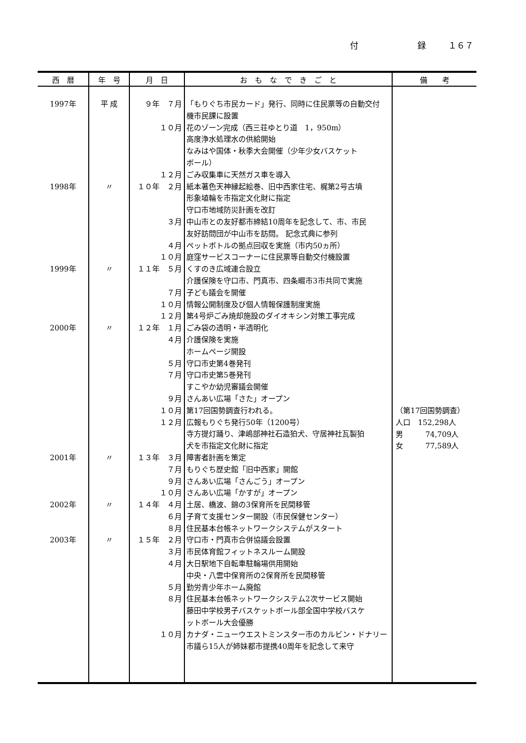付 録 １６７
| 西 暦 | 年 号 | 月 日 | お も な で き ご と | 備 考 |
| --- | --- | --- | --- | --- |
| 1997年 1998年 1999年 2000年 2001年 2002年 2003年 | 平 成 〃 〃 〃 〃 〃 〃 | ９年 ７月 １０月 １２月 １０年 ２月 ３月 ４月 １０月 １１年 ５月 ７月 １０月 １２月 １２年 １月 ４月 ５月 ７月 ９月 １０月 １２月 １３年 ３月 ７月 ９月 １０月 １４年 ４月 ６月 ８月 １５年 ２月 ３月 ４月 ５月 ８月 １０月 | 「もりぐち市民カード」発行、同時に住民票等の自動交付 機市民課に設置 花のゾーン完成（西三荘ゆとり道 1，950m） 高度浄水処理水の供給開始 なみはや国体・秋季大会開催（少年少女バスケット ボール） ごみ収集車に天然ガス車を導入 紙本著色天神縁起絵巻、旧中西家住宅、梶第2号古墳 形象埴輪を市指定文化財に指定 守口市地域防災計画を改訂 中山市との友好都市締結10周年を記念して、市、市民 友好訪問団が中山市を訪問。 記念式典に参列 ペットボトルの拠点回収を実施（市内50ヵ所） 庭窪サービスコーナーに住民票等自動交付機設置 くすのき広域連合設立 介護保険を守口市、門真市、四条畷市3市共同で実施 子ども議会を開催 情報公開制度及び個人情報保護制度実施 第4号炉ごみ焼却施設のダイオキシン対策工事完成 ごみ袋の透明・半透明化 介護保険を実施 ホームページ開設 守口市史第4巻発刊 守口市史第5巻発刊 すこやか幼児審議会開催 さんあい広場「さた」オープン 第17回国勢調査行われる。 広報もりぐち発行50年（1200号） 寺方提灯踊り、津嶋部神社石造狛犬、守居神社瓦製狛 犬を市指定文化財に指定 障害者計画を策定 もりぐち歴史館「旧中西家」開館 さんあい広場「さんごう」オープン さんあい広場「かすが」オープン 土居、橋波、錦の3保育所を民間移管 子育て支援センター開設（市民保健センター） 住民基本台帳ネットワークシステムがスタート 守口市・門真市合併協議会設置 市民体育館フィットネスルーム開設 大日駅地下自転車駐輪場供用開始 中央・八雲中保育所の2保育所を民間移管 勤労青少年ホーム廃館 住民基本台帳ネットワークシステム2次サービス開始 藤田中学校男子バスケットボール部全国中学校バスケ ットボール大会優勝 カナダ・ニューウエストミンスター市のカルビン・ドナリー 市議ら15人が姉妹都市提携40周年を記念して来守 | （第17回国勢調査） 人口 152,298人 男 74,709人 女 77,589人 |